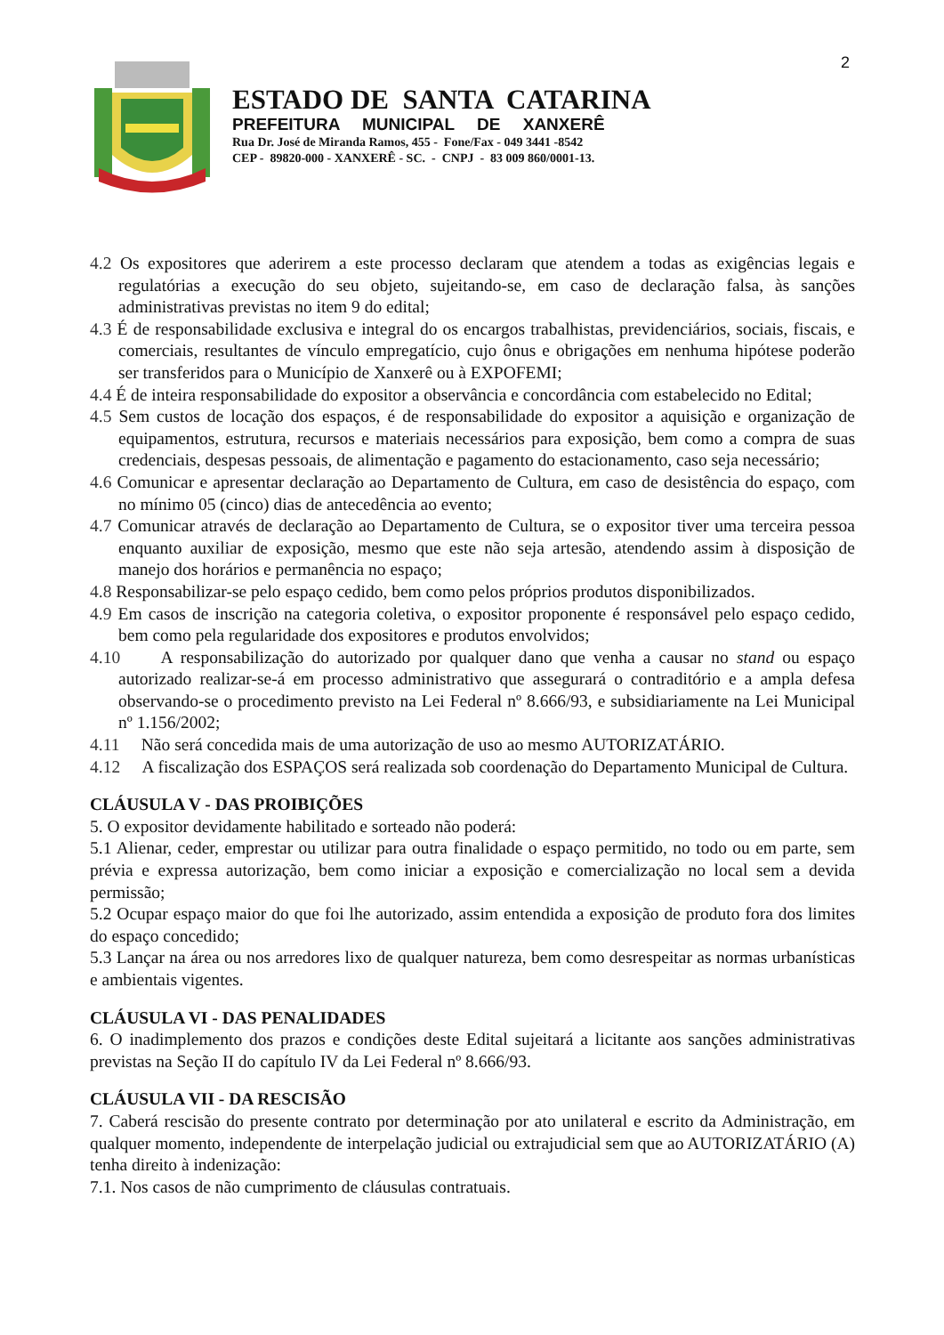2
ESTADO DE SANTA CATARINA
PREFEITURA MUNICIPAL DE XANXERÊ
Rua Dr. José de Miranda Ramos, 455 - Fone/Fax - 049 3441 -8542
CEP - 89820-000 - XANXERÊ - SC. - CNPJ - 83 009 860/0001-13.
4.2 Os expositores que aderirem a este processo declaram que atendem a todas as exigências legais e regulatórias a execução do seu objeto, sujeitando-se, em caso de declaração falsa, às sanções administrativas previstas no item 9 do edital;
4.3 É de responsabilidade exclusiva e integral do os encargos trabalhistas, previdenciários, sociais, fiscais, e comerciais, resultantes de vínculo empregatício, cujo ônus e obrigações em nenhuma hipótese poderão ser transferidos para o Município de Xanxerê ou à EXPOFEMI;
4.4 É de inteira responsabilidade do expositor a observância e concordância com estabelecido no Edital;
4.5 Sem custos de locação dos espaços, é de responsabilidade do expositor a aquisição e organização de equipamentos, estrutura, recursos e materiais necessários para exposição, bem como a compra de suas credenciais, despesas pessoais, de alimentação e pagamento do estacionamento, caso seja necessário;
4.6 Comunicar e apresentar declaração ao Departamento de Cultura, em caso de desistência do espaço, com no mínimo 05 (cinco) dias de antecedência ao evento;
4.7 Comunicar através de declaração ao Departamento de Cultura, se o expositor tiver uma terceira pessoa enquanto auxiliar de exposição, mesmo que este não seja artesão, atendendo assim à disposição de manejo dos horários e permanência no espaço;
4.8 Responsabilizar-se pelo espaço cedido, bem como pelos próprios produtos disponibilizados.
4.9 Em casos de inscrição na categoria coletiva, o expositor proponente é responsável pelo espaço cedido, bem como pela regularidade dos expositores e produtos envolvidos;
4.10 A responsabilização do autorizado por qualquer dano que venha a causar no stand ou espaço autorizado realizar-se-á em processo administrativo que assegurará o contraditório e a ampla defesa observando-se o procedimento previsto na Lei Federal nº 8.666/93, e subsidiariamente na Lei Municipal nº 1.156/2002;
4.11 Não será concedida mais de uma autorização de uso ao mesmo AUTORIZATÁRIO.
4.12 A fiscalização dos ESPAÇOS será realizada sob coordenação do Departamento Municipal de Cultura.
CLÁUSULA V - DAS PROIBIÇÕES
5. O expositor devidamente habilitado e sorteado não poderá:
5.1 Alienar, ceder, emprestar ou utilizar para outra finalidade o espaço permitido, no todo ou em parte, sem prévia e expressa autorização, bem como iniciar a exposição e comercialização no local sem a devida permissão;
5.2 Ocupar espaço maior do que foi lhe autorizado, assim entendida a exposição de produto fora dos limites do espaço concedido;
5.3 Lançar na área ou nos arredores lixo de qualquer natureza, bem como desrespeitar as normas urbanísticas e ambientais vigentes.
CLÁUSULA VI - DAS PENALIDADES
6. O inadimplemento dos prazos e condições deste Edital sujeitará a licitante aos sanções administrativas previstas na Seção II do capítulo IV da Lei Federal nº 8.666/93.
CLÁUSULA VII - DA RESCISÃO
7. Caberá rescisão do presente contrato por determinação por ato unilateral e escrito da Administração, em qualquer momento, independente de interpelação judicial ou extrajudicial sem que ao AUTORIZATÁRIO (A) tenha direito à indenização:
7.1. Nos casos de não cumprimento de cláusulas contratuais.